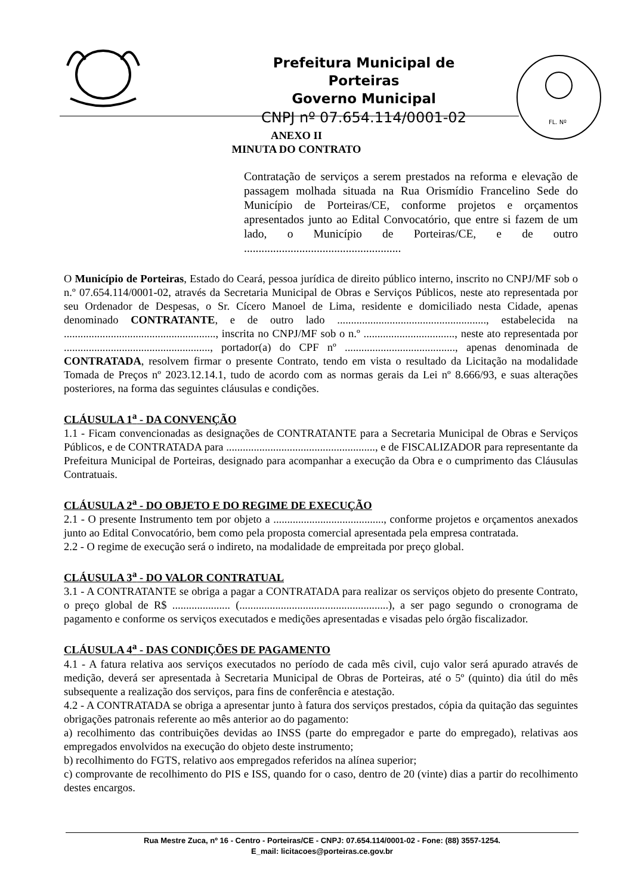Prefeitura Municipal de Porteiras
Governo Municipal
CNPJ nº 07.654.114/0001-02
FL. Nº
ANEXO II
MINUTA DO CONTRATO
Contratação de serviços a serem prestados na reforma e elevação de passagem molhada situada na Rua Orismídio Francelino Sede do Município de Porteiras/CE, conforme projetos e orçamentos apresentados junto ao Edital Convocatório, que entre si fazem de um lado, o Município de Porteiras/CE, e de outro ......................................................
O Município de Porteiras, Estado do Ceará, pessoa jurídica de direito público interno, inscrito no CNPJ/MF sob o n.º 07.654.114/0001-02, através da Secretaria Municipal de Obras e Serviços Públicos, neste ato representada por seu Ordenador de Despesas, o Sr. Cícero Manoel de Lima, residente e domiciliado nesta Cidade, apenas denominado CONTRATANTE, e de outro lado ......................................................, estabelecida na ......................................................., inscrita no CNPJ/MF sob o n.º ................................., neste ato representada por ....................................................., portador(a) do CPF nº ........................................, apenas denominada de CONTRATADA, resolvem firmar o presente Contrato, tendo em vista o resultado da Licitação na modalidade Tomada de Preços nº 2023.12.14.1, tudo de acordo com as normas gerais da Lei nº 8.666/93, e suas alterações posteriores, na forma das seguintes cláusulas e condições.
CLÁUSULA 1<sup>a</sup> - DA CONVENÇÃO
1.1 - Ficam convencionadas as designações de CONTRATANTE para a Secretaria Municipal de Obras e Serviços Públicos, e de CONTRATADA para ......................................................, e de FISCALIZADOR para representante da Prefeitura Municipal de Porteiras, designado para acompanhar a execução da Obra e o cumprimento das Cláusulas Contratuais.
CLÁUSULA 2<sup>a</sup> - DO OBJETO E DO REGIME DE EXECUÇÃO
2.1 - O presente Instrumento tem por objeto a ........................................, conforme projetos e orçamentos anexados junto ao Edital Convocatório, bem como pela proposta comercial apresentada pela empresa contratada.
2.2 - O regime de execução será o indireto, na modalidade de empreitada por preço global.
CLÁUSULA 3<sup>a</sup> - DO VALOR CONTRATUAL
3.1 - A CONTRATANTE se obriga a pagar a CONTRATADA para realizar os serviços objeto do presente Contrato, o preço global de R$ ..................... (......................................................), a ser pago segundo o cronograma de pagamento e conforme os serviços executados e medições apresentadas e visadas pelo órgão fiscalizador.
CLÁUSULA 4<sup>a</sup> - DAS CONDIÇÕES DE PAGAMENTO
4.1 - A fatura relativa aos serviços executados no período de cada mês civil, cujo valor será apurado através de medição, deverá ser apresentada à Secretaria Municipal de Obras de Porteiras, até o 5º (quinto) dia útil do mês subsequente a realização dos serviços, para fins de conferência e atestação.
4.2 - A CONTRATADA se obriga a apresentar junto à fatura dos serviços prestados, cópia da quitação das seguintes obrigações patronais referente ao mês anterior ao do pagamento:
a) recolhimento das contribuições devidas ao INSS (parte do empregador e parte do empregado), relativas aos empregados envolvidos na execução do objeto deste instrumento;
b) recolhimento do FGTS, relativo aos empregados referidos na alínea superior;
c) comprovante de recolhimento do PIS e ISS, quando for o caso, dentro de 20 (vinte) dias a partir do recolhimento destes encargos.
Rua Mestre Zuca, nº 16 - Centro - Porteiras/CE - CNPJ: 07.654.114/0001-02 - Fone: (88) 3557-1254.
E_mail: licitacoes@porteiras.ce.gov.br